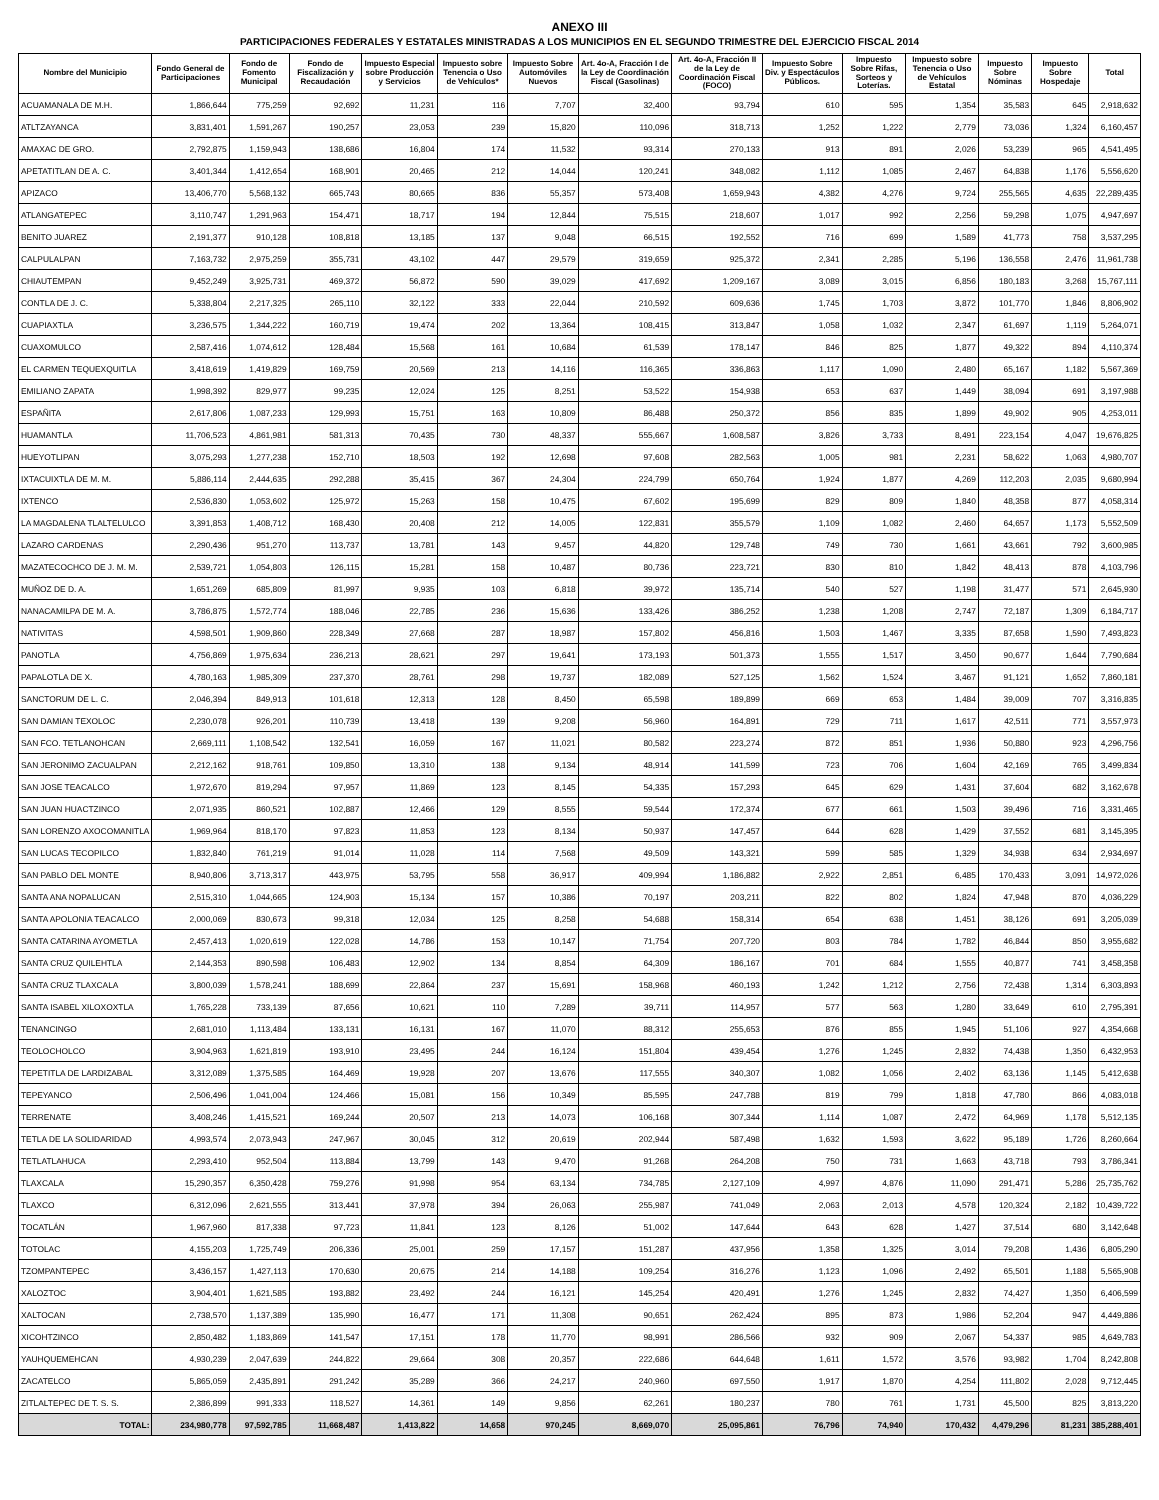ANEXO III
PARTICIPACIONES FEDERALES Y ESTATALES MINISTRADAS A LOS MUNICIPIOS EN EL SEGUNDO TRIMESTRE DEL EJERCICIO FISCAL 2014
| Nombre del Municipio | Fondo General de Participaciones | Fondo de Fomento Municipal | Fondo de Fiscalización y Recaudación | Impuesto Especial sobre Producción y Servicios | Impuesto sobre Tenencia o Uso de Vehículos* | Impuesto Sobre Automóviles Nuevos | Art. 4o-A, Fracción I de la Ley de Coordinación Fiscal (Gasolinas) | Art. 4o-A, Fracción II de la Ley de Coordinación Fiscal (FOCO) | Impuesto Sobre Div. y Espectáculos Públicos. | Impuesto Sobre Rifas, Sorteos y Loterías. | Impuesto sobre Tenencia o Uso de Vehículos Estatal | Impuesto Sobre Nóminas | Impuesto Sobre Hospedaje | Total |
| --- | --- | --- | --- | --- | --- | --- | --- | --- | --- | --- | --- | --- | --- | --- |
| ACUAMANALA DE M.H. | 1,866,644 | 775,259 | 92,692 | 11,231 | 116 | 7,707 | 32,400 | 93,794 | 610 | 595 | 1,354 | 35,583 | 645 | 2,918,632 |
| ATLTZAYANCA | 3,831,401 | 1,591,267 | 190,257 | 23,053 | 239 | 15,820 | 110,096 | 318,713 | 1,252 | 1,222 | 2,779 | 73,036 | 1,324 | 6,160,457 |
| AMAXAC DE GRO. | 2,792,875 | 1,159,943 | 138,686 | 16,804 | 174 | 11,532 | 93,314 | 270,133 | 913 | 891 | 2,026 | 53,239 | 965 | 4,541,495 |
| APETATITLAN DE A. C. | 3,401,344 | 1,412,654 | 168,901 | 20,465 | 212 | 14,044 | 120,241 | 348,082 | 1,112 | 1,085 | 2,467 | 64,838 | 1,176 | 5,556,620 |
| APIZACO | 13,406,770 | 5,568,132 | 665,743 | 80,665 | 836 | 55,357 | 573,408 | 1,659,943 | 4,382 | 4,276 | 9,724 | 255,565 | 4,635 | 22,289,435 |
| ATLANGATEPEC | 3,110,747 | 1,291,963 | 154,471 | 18,717 | 194 | 12,844 | 75,515 | 218,607 | 1,017 | 992 | 2,256 | 59,298 | 1,075 | 4,947,697 |
| BENITO JUAREZ | 2,191,377 | 910,128 | 108,818 | 13,185 | 137 | 9,048 | 66,515 | 192,552 | 716 | 699 | 1,589 | 41,773 | 758 | 3,537,295 |
| CALPULALPAN | 7,163,732 | 2,975,259 | 355,731 | 43,102 | 447 | 29,579 | 319,659 | 925,372 | 2,341 | 2,285 | 5,196 | 136,558 | 2,476 | 11,961,738 |
| CHIAUTEMPAN | 9,452,249 | 3,925,731 | 469,372 | 56,872 | 590 | 39,029 | 417,692 | 1,209,167 | 3,089 | 3,015 | 6,856 | 180,183 | 3,268 | 15,767,111 |
| CONTLA DE J. C. | 5,338,804 | 2,217,325 | 265,110 | 32,122 | 333 | 22,044 | 210,592 | 609,636 | 1,745 | 1,703 | 3,872 | 101,770 | 1,846 | 8,806,902 |
| CUAPIAXTLA | 3,236,575 | 1,344,222 | 160,719 | 19,474 | 202 | 13,364 | 108,415 | 313,847 | 1,058 | 1,032 | 2,347 | 61,697 | 1,119 | 5,264,071 |
| CUAXOMULCO | 2,587,416 | 1,074,612 | 128,484 | 15,568 | 161 | 10,684 | 61,539 | 178,147 | 846 | 825 | 1,877 | 49,322 | 894 | 4,110,374 |
| EL CARMEN TEQUEXQUITLA | 3,418,619 | 1,419,829 | 169,759 | 20,569 | 213 | 14,116 | 116,365 | 336,863 | 1,117 | 1,090 | 2,480 | 65,167 | 1,182 | 5,567,369 |
| EMILIANO ZAPATA | 1,998,392 | 829,977 | 99,235 | 12,024 | 125 | 8,251 | 53,522 | 154,938 | 653 | 637 | 1,449 | 38,094 | 691 | 3,197,988 |
| ESPAÑITA | 2,617,806 | 1,087,233 | 129,993 | 15,751 | 163 | 10,809 | 86,488 | 250,372 | 856 | 835 | 1,899 | 49,902 | 905 | 4,253,011 |
| HUAMANTLA | 11,706,523 | 4,861,981 | 581,313 | 70,435 | 730 | 48,337 | 555,667 | 1,608,587 | 3,826 | 3,733 | 8,491 | 223,154 | 4,047 | 19,676,825 |
| HUEYOTLIPAN | 3,075,293 | 1,277,238 | 152,710 | 18,503 | 192 | 12,698 | 97,608 | 282,563 | 1,005 | 981 | 2,231 | 58,622 | 1,063 | 4,980,707 |
| IXTACUIXTLA DE M. M. | 5,886,114 | 2,444,635 | 292,288 | 35,415 | 367 | 24,304 | 224,799 | 650,764 | 1,924 | 1,877 | 4,269 | 112,203 | 2,035 | 9,680,994 |
| IXTENCO | 2,536,830 | 1,053,602 | 125,972 | 15,263 | 158 | 10,475 | 67,602 | 195,699 | 829 | 809 | 1,840 | 48,358 | 877 | 4,058,314 |
| LA MAGDALENA TLALTELULCO | 3,391,853 | 1,408,712 | 168,430 | 20,408 | 212 | 14,005 | 122,831 | 355,579 | 1,109 | 1,082 | 2,460 | 64,657 | 1,173 | 5,552,509 |
| LAZARO CARDENAS | 2,290,436 | 951,270 | 113,737 | 13,781 | 143 | 9,457 | 44,820 | 129,748 | 749 | 730 | 1,661 | 43,661 | 792 | 3,600,985 |
| MAZATECOCHCO DE J. M. M. | 2,539,721 | 1,054,803 | 126,115 | 15,281 | 158 | 10,487 | 80,736 | 223,721 | 830 | 810 | 1,842 | 48,413 | 878 | 4,103,796 |
| MUÑOZ DE D. A. | 1,651,269 | 685,809 | 81,997 | 9,935 | 103 | 6,818 | 39,972 | 135,714 | 540 | 527 | 1,198 | 31,477 | 571 | 2,645,930 |
| NANACAMILPA DE M. A. | 3,786,875 | 1,572,774 | 188,046 | 22,785 | 236 | 15,636 | 133,426 | 386,252 | 1,238 | 1,208 | 2,747 | 72,187 | 1,309 | 6,184,717 |
| NATIVITAS | 4,598,501 | 1,909,860 | 228,349 | 27,668 | 287 | 18,987 | 157,802 | 456,816 | 1,503 | 1,467 | 3,335 | 87,658 | 1,590 | 7,493,823 |
| PANOTLA | 4,756,869 | 1,975,634 | 236,213 | 28,621 | 297 | 19,641 | 173,193 | 501,373 | 1,555 | 1,517 | 3,450 | 90,677 | 1,644 | 7,790,684 |
| PAPALOTLA DE X. | 4,780,163 | 1,985,309 | 237,370 | 28,761 | 298 | 19,737 | 182,089 | 527,125 | 1,562 | 1,524 | 3,467 | 91,121 | 1,652 | 7,860,181 |
| SANCTORUM DE L. C. | 2,046,394 | 849,913 | 101,618 | 12,313 | 128 | 8,450 | 65,598 | 189,899 | 669 | 653 | 1,484 | 39,009 | 707 | 3,316,835 |
| SAN DAMIAN TEXOLOC | 2,230,078 | 926,201 | 110,739 | 13,418 | 139 | 9,208 | 56,960 | 164,891 | 729 | 711 | 1,617 | 42,511 | 771 | 3,557,973 |
| SAN FCO. TETLANOHCAN | 2,669,111 | 1,108,542 | 132,541 | 16,059 | 167 | 11,021 | 80,582 | 223,274 | 872 | 851 | 1,936 | 50,880 | 923 | 4,296,756 |
| SAN JERONIMO ZACUALPAN | 2,212,162 | 918,761 | 109,850 | 13,310 | 138 | 9,134 | 48,914 | 141,599 | 723 | 706 | 1,604 | 42,169 | 765 | 3,499,834 |
| SAN JOSE TEACALCO | 1,972,670 | 819,294 | 97,957 | 11,869 | 123 | 8,145 | 54,335 | 157,293 | 645 | 629 | 1,431 | 37,604 | 682 | 3,162,678 |
| SAN JUAN HUACTZINCO | 2,071,935 | 860,521 | 102,887 | 12,466 | 129 | 8,555 | 59,544 | 172,374 | 677 | 661 | 1,503 | 39,496 | 716 | 3,331,465 |
| SAN LORENZO AXOCOMANITLA | 1,969,964 | 818,170 | 97,823 | 11,853 | 123 | 8,134 | 50,937 | 147,457 | 644 | 628 | 1,429 | 37,552 | 681 | 3,145,395 |
| SAN LUCAS TECOPILCO | 1,832,840 | 761,219 | 91,014 | 11,028 | 114 | 7,568 | 49,509 | 143,321 | 599 | 585 | 1,329 | 34,938 | 634 | 2,934,697 |
| SAN PABLO DEL MONTE | 8,940,806 | 3,713,317 | 443,975 | 53,795 | 558 | 36,917 | 409,994 | 1,186,882 | 2,922 | 2,851 | 6,485 | 170,433 | 3,091 | 14,972,026 |
| SANTA ANA NOPALUCAN | 2,515,310 | 1,044,665 | 124,903 | 15,134 | 157 | 10,386 | 70,197 | 203,211 | 822 | 802 | 1,824 | 47,948 | 870 | 4,036,229 |
| SANTA APOLONIA TEACALCO | 2,000,069 | 830,673 | 99,318 | 12,034 | 125 | 8,258 | 54,688 | 158,314 | 654 | 638 | 1,451 | 38,126 | 691 | 3,205,039 |
| SANTA CATARINA AYOMETLA | 2,457,413 | 1,020,619 | 122,028 | 14,786 | 153 | 10,147 | 71,754 | 207,720 | 803 | 784 | 1,782 | 46,844 | 850 | 3,955,682 |
| SANTA CRUZ QUILEHTLA | 2,144,353 | 890,598 | 106,483 | 12,902 | 134 | 8,854 | 64,309 | 186,167 | 701 | 684 | 1,555 | 40,877 | 741 | 3,458,358 |
| SANTA CRUZ TLAXCALA | 3,800,039 | 1,578,241 | 188,699 | 22,864 | 237 | 15,691 | 158,968 | 460,193 | 1,242 | 1,212 | 2,756 | 72,438 | 1,314 | 6,303,893 |
| SANTA ISABEL XILOXOXTLA | 1,765,228 | 733,139 | 87,656 | 10,621 | 110 | 7,289 | 39,711 | 114,957 | 577 | 563 | 1,280 | 33,649 | 610 | 2,795,391 |
| TENANCINGO | 2,681,010 | 1,113,484 | 133,131 | 16,131 | 167 | 11,070 | 88,312 | 255,653 | 876 | 855 | 1,945 | 51,106 | 927 | 4,354,668 |
| TEOLOCHOLCO | 3,904,963 | 1,621,819 | 193,910 | 23,495 | 244 | 16,124 | 151,804 | 439,454 | 1,276 | 1,245 | 2,832 | 74,438 | 1,350 | 6,432,953 |
| TEPETITLA DE LARDIZABAL | 3,312,089 | 1,375,585 | 164,469 | 19,928 | 207 | 13,676 | 117,555 | 340,307 | 1,082 | 1,056 | 2,402 | 63,136 | 1,145 | 5,412,638 |
| TEPEYANCO | 2,506,496 | 1,041,004 | 124,466 | 15,081 | 156 | 10,349 | 85,595 | 247,788 | 819 | 799 | 1,818 | 47,780 | 866 | 4,083,018 |
| TERRENATE | 3,408,246 | 1,415,521 | 169,244 | 20,507 | 213 | 14,073 | 106,168 | 307,344 | 1,114 | 1,087 | 2,472 | 64,969 | 1,178 | 5,512,135 |
| TETLA DE LA SOLIDARIDAD | 4,993,574 | 2,073,943 | 247,967 | 30,045 | 312 | 20,619 | 202,944 | 587,498 | 1,632 | 1,593 | 3,622 | 95,189 | 1,726 | 8,260,664 |
| TETLATLAHUCA | 2,293,410 | 952,504 | 113,884 | 13,799 | 143 | 9,470 | 91,268 | 264,208 | 750 | 731 | 1,663 | 43,718 | 793 | 3,786,341 |
| TLAXCALA | 15,290,357 | 6,350,428 | 759,276 | 91,998 | 954 | 63,134 | 734,785 | 2,127,109 | 4,997 | 4,876 | 11,090 | 291,471 | 5,286 | 25,735,762 |
| TLAXCO | 6,312,096 | 2,621,555 | 313,441 | 37,978 | 394 | 26,063 | 255,987 | 741,049 | 2,063 | 2,013 | 4,578 | 120,324 | 2,182 | 10,439,722 |
| TOCATLÁN | 1,967,960 | 817,338 | 97,723 | 11,841 | 123 | 8,126 | 51,002 | 147,644 | 643 | 628 | 1,427 | 37,514 | 680 | 3,142,648 |
| TOTOLAC | 4,155,203 | 1,725,749 | 206,336 | 25,001 | 259 | 17,157 | 151,287 | 437,956 | 1,358 | 1,325 | 3,014 | 79,208 | 1,436 | 6,805,290 |
| TZOMPANTEPEC | 3,436,157 | 1,427,113 | 170,630 | 20,675 | 214 | 14,188 | 109,254 | 316,276 | 1,123 | 1,096 | 2,492 | 65,501 | 1,188 | 5,565,908 |
| XALOZTOC | 3,904,401 | 1,621,585 | 193,882 | 23,492 | 244 | 16,121 | 145,254 | 420,491 | 1,276 | 1,245 | 2,832 | 74,427 | 1,350 | 6,406,599 |
| XALTOCAN | 2,738,570 | 1,137,389 | 135,990 | 16,477 | 171 | 11,308 | 90,651 | 262,424 | 895 | 873 | 1,986 | 52,204 | 947 | 4,449,886 |
| XICOHTZINCO | 2,850,482 | 1,183,869 | 141,547 | 17,151 | 178 | 11,770 | 98,991 | 286,566 | 932 | 909 | 2,067 | 54,337 | 985 | 4,649,783 |
| YAUHQUEMEHCAN | 4,930,239 | 2,047,639 | 244,822 | 29,664 | 308 | 20,357 | 222,686 | 644,648 | 1,611 | 1,572 | 3,576 | 93,982 | 1,704 | 8,242,808 |
| ZACATELCO | 5,865,059 | 2,435,891 | 291,242 | 35,289 | 366 | 24,217 | 240,960 | 697,550 | 1,917 | 1,870 | 4,254 | 111,802 | 2,028 | 9,712,445 |
| ZITLALTEPEC DE T. S. S. | 2,386,899 | 991,333 | 118,527 | 14,361 | 149 | 9,856 | 62,261 | 180,237 | 780 | 761 | 1,731 | 45,500 | 825 | 3,813,220 |
| TOTAL: | 234,980,778 | 97,592,785 | 11,668,487 | 1,413,822 | 14,658 | 970,245 | 8,669,070 | 25,095,861 | 76,796 | 74,940 | 170,432 | 4,479,296 | 81,231 | 385,288,401 |